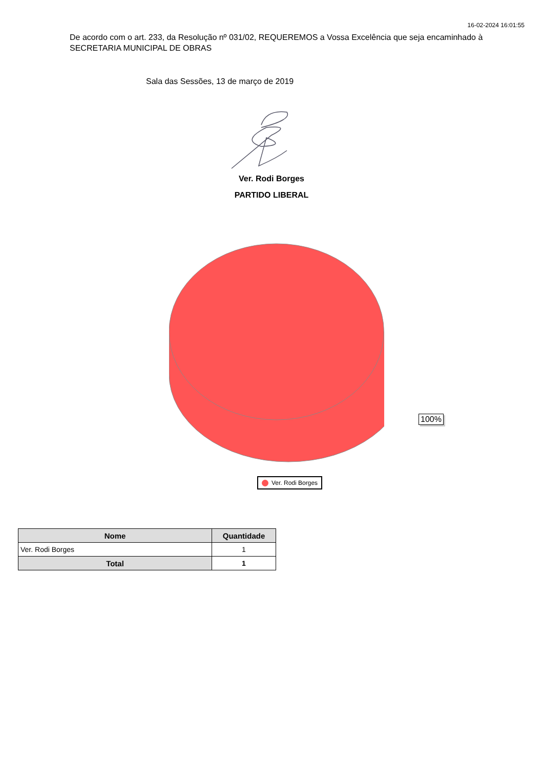16-02-2024 16:01:55
De acordo com o art. 233, da Resolução nº 031/02, REQUEREMOS a Vossa Excelência que seja encaminhado à SECRETARIA MUNICIPAL DE OBRAS
Sala das Sessões, 13 de março de 2019
Ver. Rodi Borges
PARTIDO LIBERAL
100%
Ver. Rodi Borges
| Nome | Quantidade |
| --- | --- |
| Ver. Rodi Borges | 1 |
| Total | 1 |